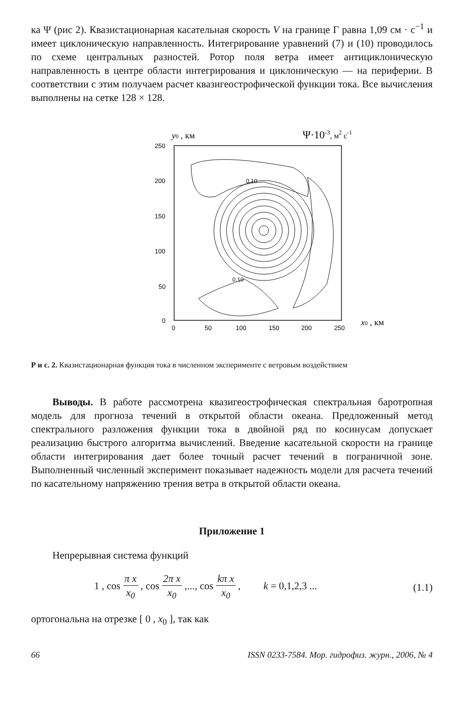ка Ψ (рис 2). Квазистационарная касательная скорость V на границе Γ равна 1,09 см · с<sup>−1</sup> и имеет циклоническую направленность. Интегрирование уравнений (7) и (10) проводилось по схеме центральных разностей. Ротор поля ветра имеет антициклоническую направленность в центре области интегрирования и циклоническую — на периферии. В соответствии с этим получаем расчет квазигеострофической функции тока. Все вычисления выполнены на сетке 128 × 128.
y0 , км
Ψ·10-3, м2 с-1
0.10
0.10
250
200
150
100
50
0
0
50
100
150
200
250
x0 , км
Р и с. 2. Квазистационарная функция тока в численном эксперименте с ветровым воздействием
Выводы. В работе рассмотрена квазигеострофическая спектральная баротропная модель для прогноза течений в открытой области океана. Предложенный метод спектрального разложения функции тока в двойной ряд по косинусам допускает реализацию быстрого алгоритма вычислений. Введение касательной скорости на границе области интегрирования дает более точный расчет течений в пограничной зоне. Выполненный численный эксперимент показывает надежность модели для расчета течений по касательному напряжению трения ветра в открытой области океана.
Приложение 1
Непрерывная система функций
1 , cos π x x<sub>0</sub> , cos 2π x x<sub>0</sub> ,..., cos kπ x x<sub>0</sub> , k = 0,1,2,3 ... (1.1)
ортогональна на отрезке [ 0 , x<sub>0</sub> ], так как
66 ISSN 0233-7584. Мор. гидрофиз. журн., 2006, № 4